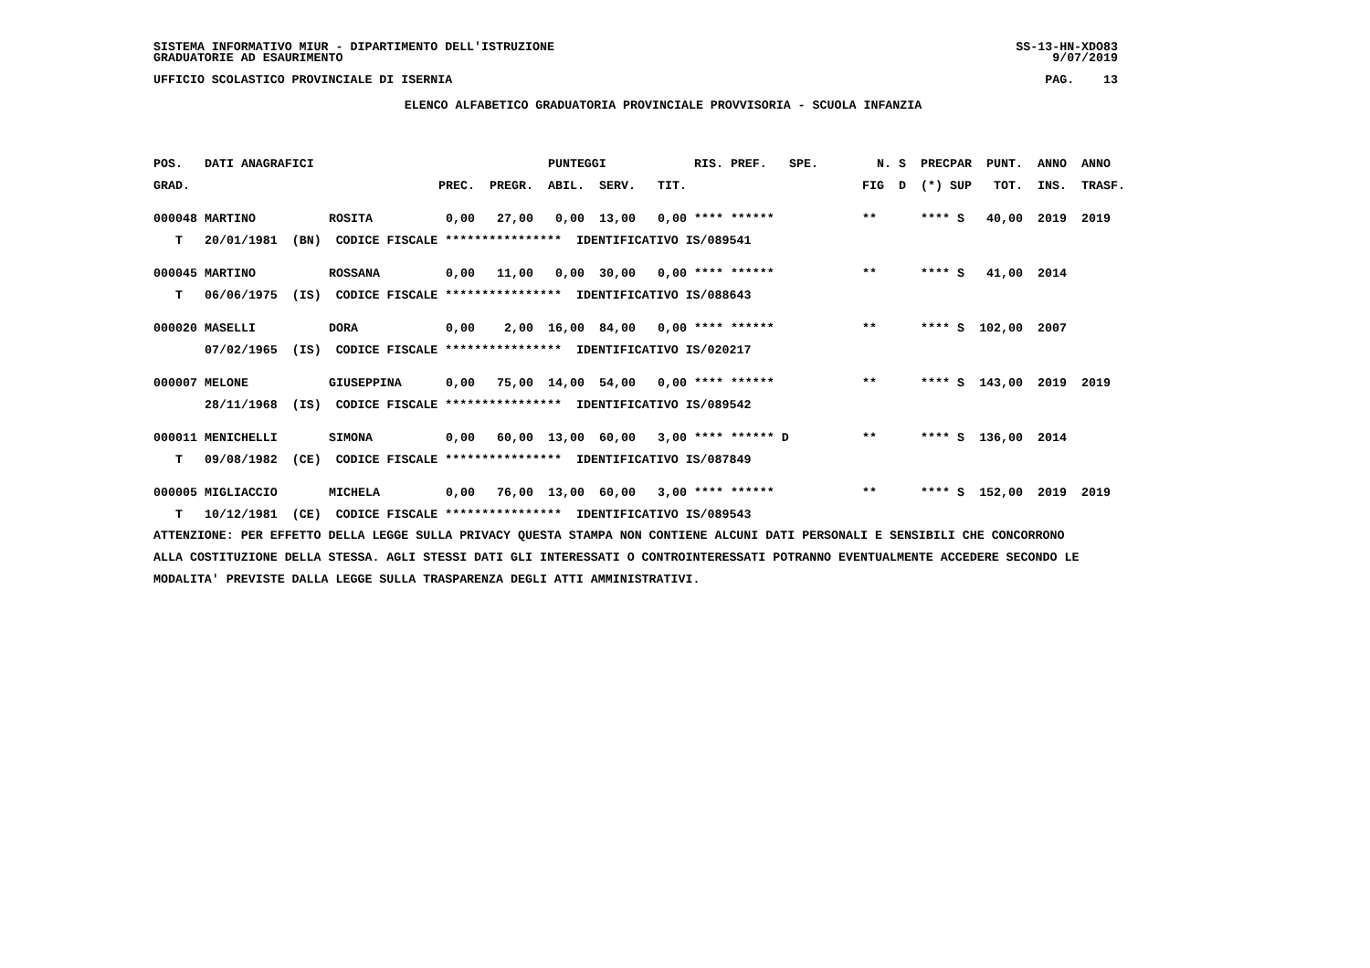SISTEMA INFORMATIVO MIUR - DIPARTIMENTO DELL'ISTRUZIONE GRADUATORIE AD ESAURIMENTO
SS-13-HN-XDO83 9/07/2019
UFFICIO SCOLASTICO PROVINCIALE DI ISERNIA
PAG. 13
ELENCO ALFABETICO GRADUATORIA PROVINCIALE PROVVISORIA - SCUOLA INFANZIA
| POS. | DATI ANAGRAFICI | | | | PUNTEGGI | | | RIS. PREF. | SPE. | N. | S | PREC | PAR | PUNT. | ANNO | ANNO |
| --- | --- | --- | --- | --- | --- | --- | --- | --- | --- | --- | --- | --- | --- | --- | --- | --- |
| GRAD. | | | PREC. | PREGR. | ABIL. | SERV. | TIT. | | | FIG | D | (*) | SUP | TOT. | INS. | TRASF. |
| 000048 | MARTINO | ROSITA | 0,00 | 27,00 | 0,00 | 13,00 | 0,00 | **** ****** | | ** | | **** | S | 40,00 | 2019 | 2019 |
| T | 20/01/1981 (BN) CODICE FISCALE **************** IDENTIFICATIVO IS/089541 | | | | | | | | | | | | | | | |
| 000045 | MARTINO | ROSSANA | 0,00 | 11,00 | 0,00 | 30,00 | 0,00 | **** ****** | | ** | | **** | S | 41,00 | 2014 | |
| T | 06/06/1975 (IS) CODICE FISCALE **************** IDENTIFICATIVO IS/088643 | | | | | | | | | | | | | | | |
| 000020 | MASELLI | DORA | 0,00 | 2,00 | 16,00 | 84,00 | 0,00 | **** ****** | | ** | | **** | S | 102,00 | 2007 | |
| | 07/02/1965 (IS) CODICE FISCALE **************** IDENTIFICATIVO IS/020217 | | | | | | | | | | | | | | | |
| 000007 | MELONE | GIUSEPPINA | 0,00 | 75,00 | 14,00 | 54,00 | 0,00 | **** ****** | | ** | | **** | S | 143,00 | 2019 | 2019 |
| | 28/11/1968 (IS) CODICE FISCALE **************** IDENTIFICATIVO IS/089542 | | | | | | | | | | | | | | | |
| 000011 | MENICHELLI | SIMONA | 0,00 | 60,00 | 13,00 | 60,00 | 3,00 | **** ****** D | | ** | | **** | S | 136,00 | 2014 | |
| T | 09/08/1982 (CE) CODICE FISCALE **************** IDENTIFICATIVO IS/087849 | | | | | | | | | | | | | | | |
| 000005 | MIGLIACCIO | MICHELA | 0,00 | 76,00 | 13,00 | 60,00 | 3,00 | **** ****** | | ** | | **** | S | 152,00 | 2019 | 2019 |
| T | 10/12/1981 (CE) CODICE FISCALE **************** IDENTIFICATIVO IS/089543 | | | | | | | | | | | | | | | |
ATTENZIONE: PER EFFETTO DELLA LEGGE SULLA PRIVACY QUESTA STAMPA NON CONTIENE ALCUNI DATI PERSONALI E SENSIBILI CHE CONCORRONO
ALLA COSTITUZIONE DELLA STESSA. AGLI STESSI DATI GLI INTERESSATI O CONTROINTERESSATI POTRANNO EVENTUALMENTE ACCEDERE SECONDO LE
MODALITA' PREVISTE DALLA LEGGE SULLA TRASPARENZA DEGLI ATTI AMMINISTRATIVI.